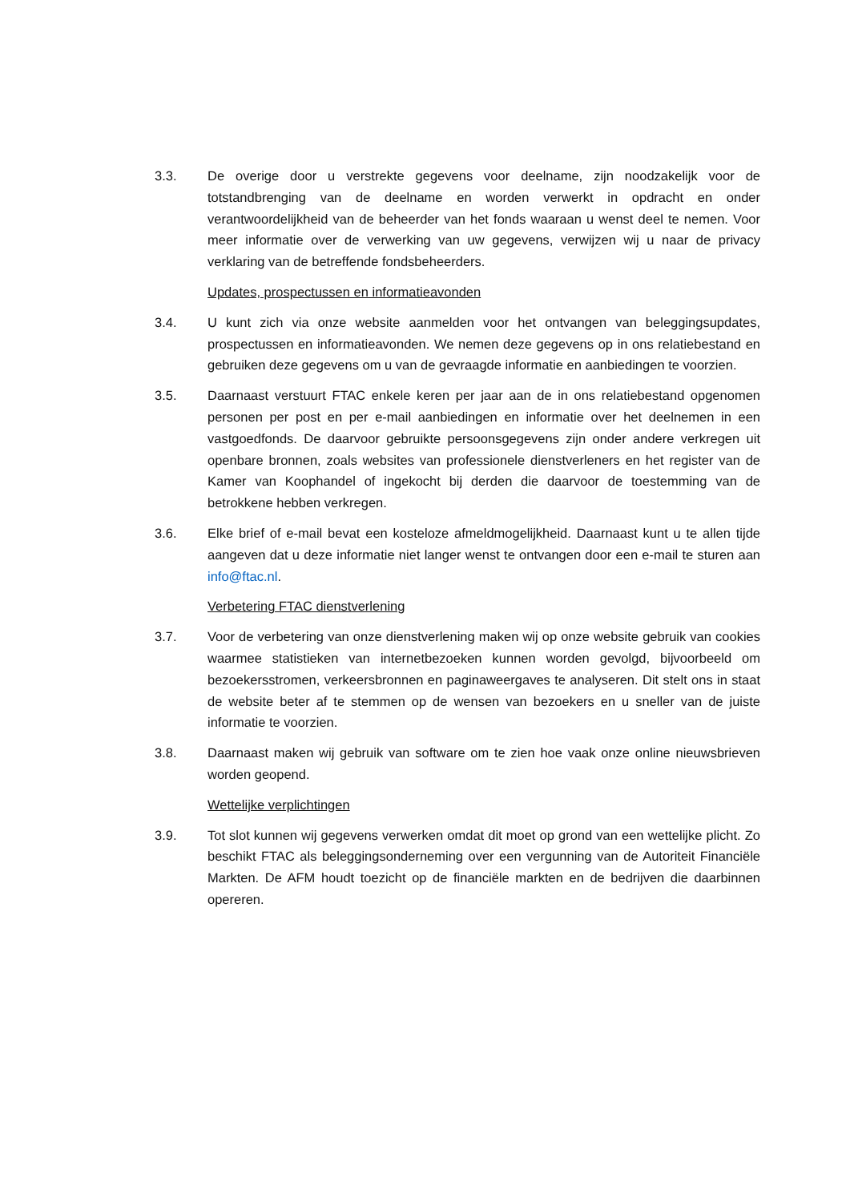3.3. De overige door u verstrekte gegevens voor deelname, zijn noodzakelijk voor de totstandbrenging van de deelname en worden verwerkt in opdracht en onder verantwoordelijkheid van de beheerder van het fonds waaraan u wenst deel te nemen. Voor meer informatie over de verwerking van uw gegevens, verwijzen wij u naar de privacy verklaring van de betreffende fondsbeheerders.
Updates, prospectussen en informatieavonden
3.4. U kunt zich via onze website aanmelden voor het ontvangen van beleggingsupdates, prospectussen en informatieavonden. We nemen deze gegevens op in ons relatiebestand en gebruiken deze gegevens om u van de gevraagde informatie en aanbiedingen te voorzien.
3.5. Daarnaast verstuurt FTAC enkele keren per jaar aan de in ons relatiebestand opgenomen personen per post en per e-mail aanbiedingen en informatie over het deelnemen in een vastgoedfonds. De daarvoor gebruikte persoonsgegevens zijn onder andere verkregen uit openbare bronnen, zoals websites van professionele dienstverleners en het register van de Kamer van Koophandel of ingekocht bij derden die daarvoor de toestemming van de betrokkene hebben verkregen.
3.6. Elke brief of e-mail bevat een kosteloze afmeldmogelijkheid. Daarnaast kunt u te allen tijde aangeven dat u deze informatie niet langer wenst te ontvangen door een e-mail te sturen aan info@ftac.nl.
Verbetering FTAC dienstverlening
3.7. Voor de verbetering van onze dienstverlening maken wij op onze website gebruik van cookies waarmee statistieken van internetbezoeken kunnen worden gevolgd, bijvoorbeeld om bezoekersstromen, verkeersbronnen en paginaweergaves te analyseren. Dit stelt ons in staat de website beter af te stemmen op de wensen van bezoekers en u sneller van de juiste informatie te voorzien.
3.8. Daarnaast maken wij gebruik van software om te zien hoe vaak onze online nieuwsbrieven worden geopend.
Wettelijke verplichtingen
3.9. Tot slot kunnen wij gegevens verwerken omdat dit moet op grond van een wettelijke plicht. Zo beschikt FTAC als beleggingsonderneming over een vergunning van de Autoriteit Financiële Markten. De AFM houdt toezicht op de financiële markten en de bedrijven die daarbinnen opereren.